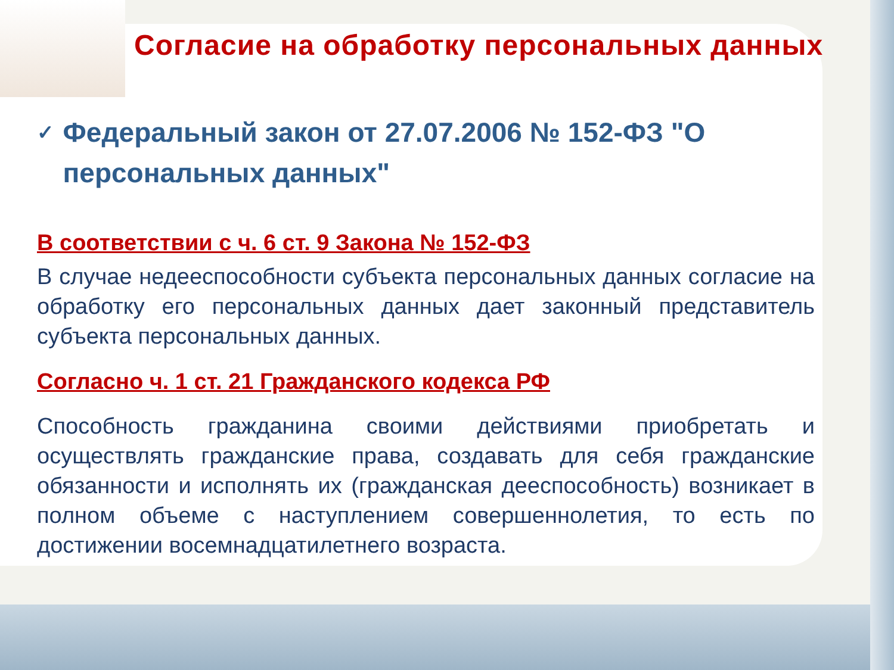Согласие на обработку персональных данных
✓
Федеральный закон от 27.07.2006 № 152-ФЗ "О персональных данных"
В соответствии с ч. 6 ст. 9 Закона № 152-ФЗ
В случае недееспособности субъекта персональных данных согласие на обработку его персональных данных дает законный представитель субъекта персональных данных.
Согласно ч. 1 ст. 21 Гражданского кодекса РФ
Способность гражданина своими действиями приобретать и осуществлять гражданские права, создавать для себя гражданские обязанности и исполнять их (гражданская дееспособность) возникает в полном объеме с наступлением совершеннолетия, то есть по достижении восемнадцатилетнего возраста.